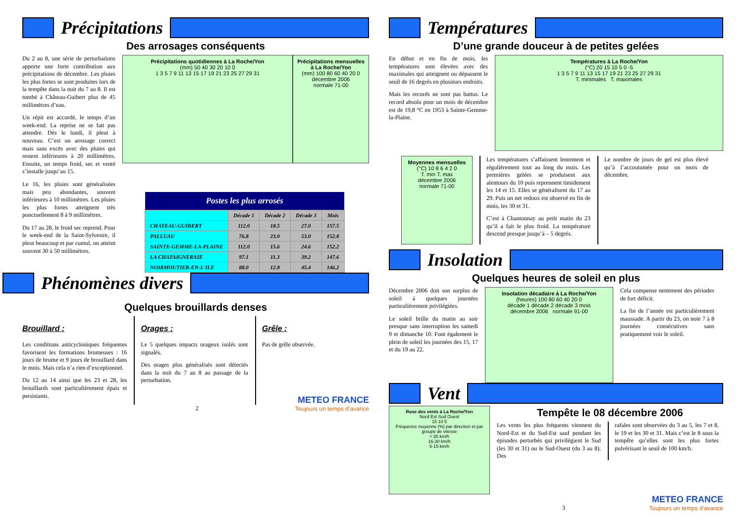Précipitations
Des arrosages conséquents
Du 2 au 8, une série de perturbations apporte une forte contribution aux précipitations de décembre. Les pluies les plus fortes se sont produites lors de la tempête dans la nuit du 7 au 8. Il est tombé à Château-Guibert plus de 45 millimètres d’eau.
Un répit est accordé, le temps d’un week-end. La reprise ne se fait pas attendre. Dès le lundi, il pleut à nouveau. C’est un arrosage correct mais sans excès avec des pluies qui restent inférieures à 20 millimètres. Ensuite, un temps froid, sec et venté s’installe jusqu’au 15.
Le 16, les pluies sont généralisées mais peu abondantes, souvent inférieures à 10 millimètres. Les pluies les plus fortes atteignent très ponctuellement 8 à 9 millimètres.
Du 17 au 28, le froid sec reprend. Pour le week-end de la Saint-Sylvestre, il pleut beaucoup et par cumul, on atteint souvent 30 à 50 millimètres.
Précipitations quotidiennes à La Roche/Yon
(mm) 50 40 30 20 10 0
1 3 5 7 9 11 13 15 17 19 21 23 25 27 29 31
Précipitations mensuelles à La Roche/Yon
(mm) 100 80 60 40 20 0
décembre 2006
normale 71-00
| Postes les plus arrosés | | | | |
| --- | --- | --- | --- | --- |
| | Décade 1 | Décade 2 | Décade 3 | Mois |
| CHATEAU-GUIBERT | 112.0 | 18.5 | 27.0 | 157.5 |
| PALLUAU | 76.8 | 23.0 | 53.0 | 152.8 |
| SAINTE-GEMME-LA-PLAINE | 112.0 | 15.6 | 24.6 | 152.2 |
| LA CHATAIGNERAIE | 97.1 | 11.3 | 39.2 | 147.6 |
| NOIRMOUTIER-EN-L'ILE | 88.0 | 12.8 | 45.4 | 146.2 |
Phénomènes divers
Quelques brouillards denses
Brouillard :
Les conditions anticycloniques fréquentes favorisent les formations brumeuses : 16 jours de brume et 9 jours de brouillard dans le mois. Mais cela n’a rien d’exceptionnel.
Du 12 au 14 ainsi que les 23 et 28, les brouillards sont particulièrement épais et persistants.
Orages :
Le 5 quelques impacts orageux isolés sont signalés.
Des orages plus généralisés sont détectés dans la nuit du 7 au 8 au passage de la perturbation.
Grêle :
Pas de grêle observée.
2
METEO FRANCE
Toujours un temps d’avance
Températures
D’une grande douceur à de petites gelées
En début et en fin de mois, les températures sont élevées avec des maximales qui atteignent ou dépassent le seuil de 16 degrés en plusieurs endroits.
Mais les records ne sont pas battus. Le record absolu pour un mois de décembre est de 19,8 °C en 1953 à Sainte-Gemme-la-Plaine.
Températures à La Roche/Yon
(°C) 20 15 10 5 0 -5
1 3 5 7 9 11 13 15 17 19 21 23 25 27 29 31
T. minimales T. maximales
Moyennes mensuelles
(°C) 10 8 6 4 2 0
T. min T. max
décembre 2006
normale 71-00
Les températures s’affaissent lentement et régulièrement tout au long du mois. Les premières gelées se produisent aux alentours du 10 puis reprennent timidement les 14 et 15. Elles se généralisent du 17 au 29. Puis un net redoux est observé en fin de mois, les 30 et 31.
C’est à Chantonnay au petit matin du 23 qu’il a fait le plus froid. La température descend presque jusqu’à – 5 degrés.
Le nombre de jours de gel est plus élevé qu’à l’accoutumée pour un mois de décembre.
Insolation
Quelques heures de soleil en plus
Décembre 2006 doit son surplus de soleil à quelques journées particulièrement privilégiées.
Le soleil brille du matin au soir presque sans interruption les samedi 9 et dimanche 10. Font également le plein de soleil les journées des 15, 17 et du 19 au 22.
Insolation décadaire à La Roche/Yon
(heures) 100 80 60 40 20 0
décade 1 décade 2 décade 3 mois
décembre 2006 normale 91-00
Cela compense nettement des périodes de fort déficit.
La fin de l’année est particulièrement maussade. A partir du 23, on note 7 à 8 journées consécutives sans pratiquement voir le soleil.
Vent
Rose des vents à La Roche/Yon
Nord Est Sud Ouest
15 10 5
Fréquence moyenne (%) par direction et par groupe de vitesse
> 30 km/h
16-30 km/h
5-15 km/h
Tempête le 08 décembre 2006
Les vents les plus fréquents viennent du Nord-Est et du Sud-Est sauf pendant les épisodes perturbés qui privilégient le Sud (les 30 et 31) ou le Sud-Ouest (du 3 au 8). Des
rafales sont observées du 3 au 5, les 7 et 8, le 19 et les 30 et 31. Mais c’est le 8 sous la tempête qu’elles sont les plus fortes pulvérisant le seuil de 100 km/h.
3
METEO FRANCE
Toujours un temps d’avance